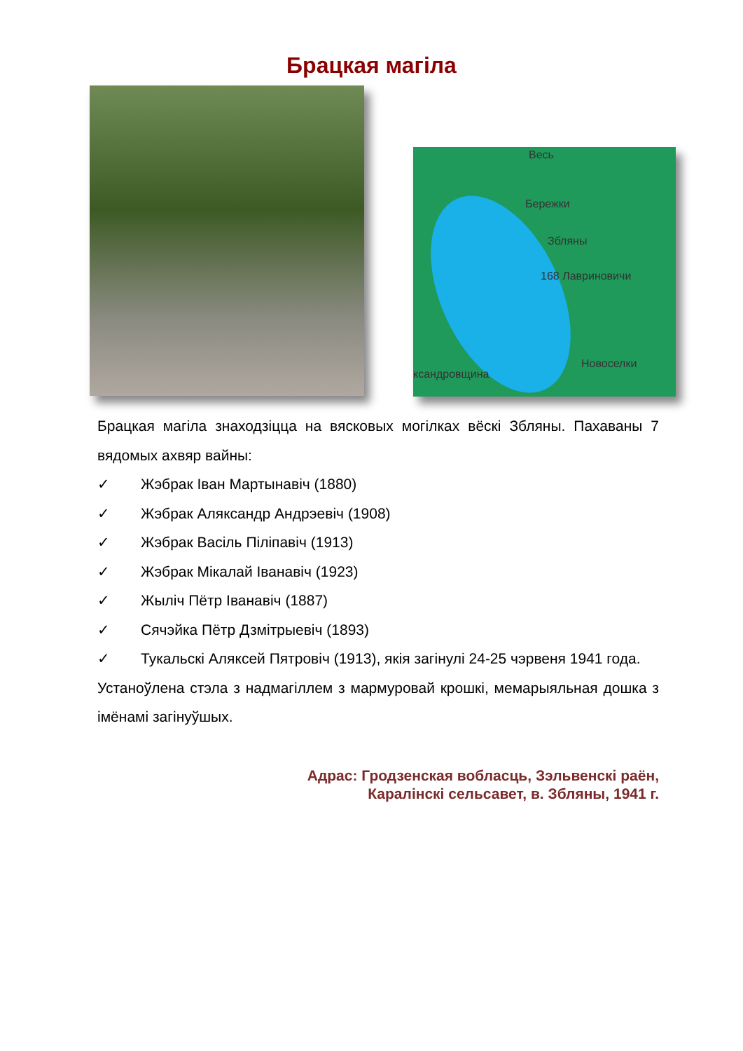Брацкая магіла
Весь
Бережки
Збляны
168 Лавриновичи
Новоселки
ксандровщина
Брацкая магіла знаходзіцца на вясковых могілках вёскі Збляны. Пахаваны 7 вядомых ахвяр вайны:
✓ Жэбрак Іван Мартынавіч (1880)
✓ Жэбрак Аляксандр Андрэевіч (1908)
✓ Жэбрак Васіль Піліпавіч (1913)
✓ Жэбрак Мікалай Іванавіч (1923)
✓ Жыліч Пётр Іванавіч (1887)
✓ Сячэйка Пётр Дзмітрыевіч (1893)
✓ Тукальскі Аляксей Пятровіч (1913), якія загінулі 24-25 чэрвеня 1941 года.
Устаноўлена стэла з надмагіллем з мармуровай крошкі, мемарыяльная дошка з імёнамі загінуўшых.
Адрас: Гродзенская вобласць, Зэльвенскі раён,
Каралінскі сельсавет, в. Збляны, 1941 г.